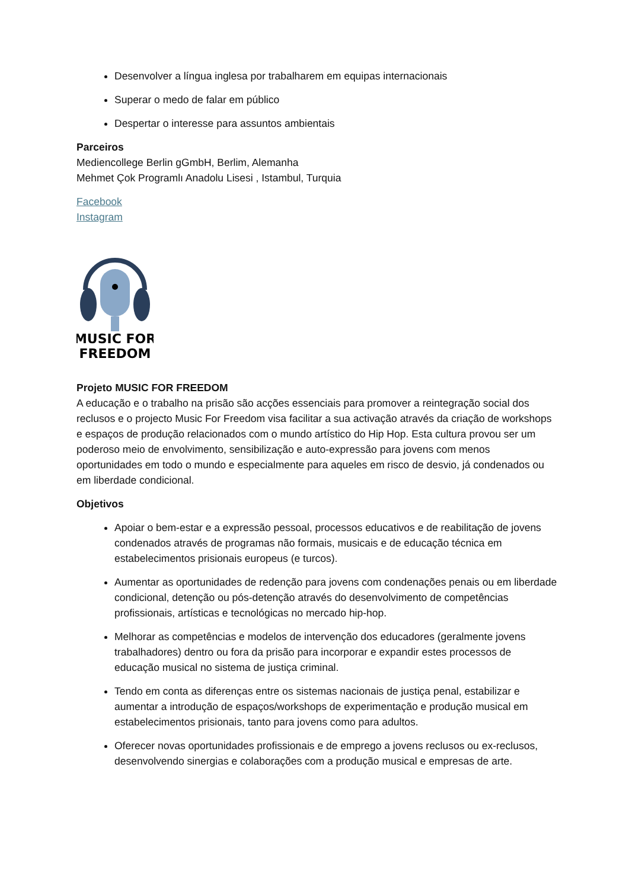Desenvolver a língua inglesa por trabalharem em equipas internacionais
Superar o medo de falar em público
Despertar o interesse para assuntos ambientais
Parceiros
Mediencollege Berlin gGmbH, Berlim, Alemanha
Mehmet Çok Programlı Anadolu Lisesi , Istambul, Turquia
Facebook
Instagram
MUSIC FOR
FREEDOM
Projeto MUSIC FOR FREEDOM
A educação e o trabalho na prisão são acções essenciais para promover a reintegração social dos reclusos e o projecto Music For Freedom visa facilitar a sua activação através da criação de workshops e espaços de produção relacionados com o mundo artístico do Hip Hop. Esta cultura provou ser um poderoso meio de envolvimento, sensibilização e auto-expressão para jovens com menos oportunidades em todo o mundo e especialmente para aqueles em risco de desvio, já condenados ou em liberdade condicional.
Objetivos
Apoiar o bem-estar e a expressão pessoal, processos educativos e de reabilitação de jovens condenados através de programas não formais, musicais e de educação técnica em estabelecimentos prisionais europeus (e turcos).
Aumentar as oportunidades de redenção para jovens com condenações penais ou em liberdade condicional, detenção ou pós-detenção através do desenvolvimento de competências profissionais, artísticas e tecnológicas no mercado hip-hop.
Melhorar as competências e modelos de intervenção dos educadores (geralmente jovens trabalhadores) dentro ou fora da prisão para incorporar e expandir estes processos de educação musical no sistema de justiça criminal.
Tendo em conta as diferenças entre os sistemas nacionais de justiça penal, estabilizar e aumentar a introdução de espaços/workshops de experimentação e produção musical em estabelecimentos prisionais, tanto para jovens como para adultos.
Oferecer novas oportunidades profissionais e de emprego a jovens reclusos ou ex-reclusos, desenvolvendo sinergias e colaborações com a produção musical e empresas de arte.